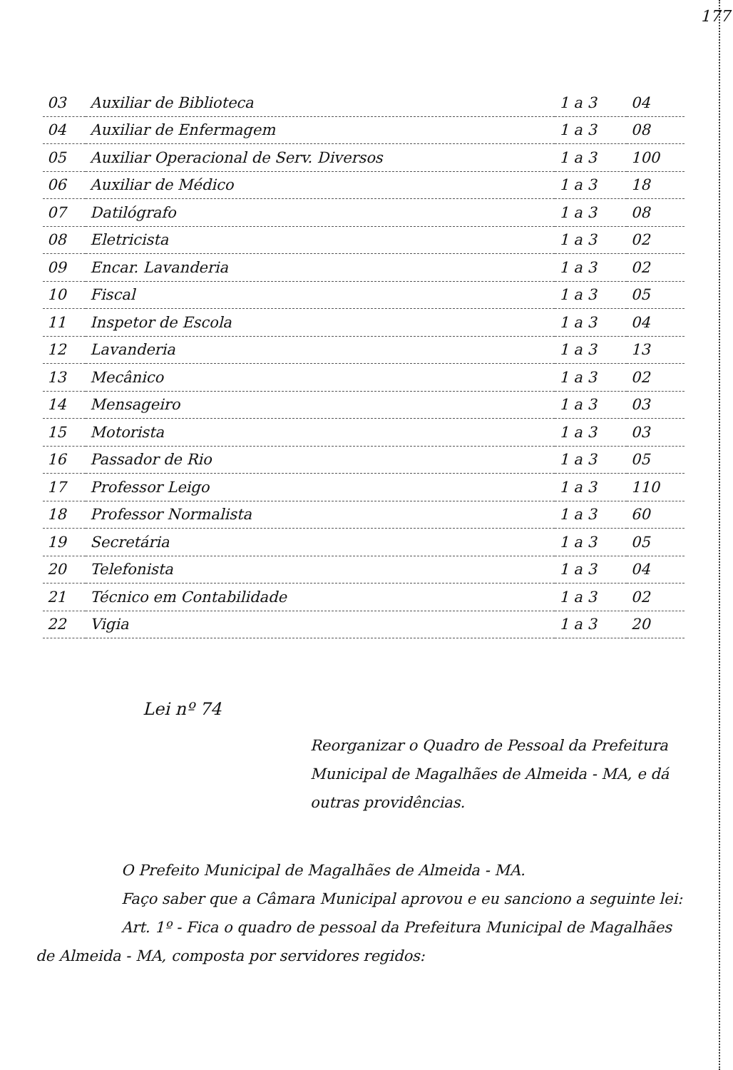177
| 03 | Auxiliar de Biblioteca | 1 a 3 | 04 |
| 04 | Auxiliar de Enfermagem | 1 a 3 | 08 |
| 05 | Auxiliar Operacional de Serv. Diversos | 1 a 3 | 100 |
| 06 | Auxiliar de Médico | 1 a 3 | 18 |
| 07 | Datilógrafo | 1 a 3 | 08 |
| 08 | Eletricista | 1 a 3 | 02 |
| 09 | Encar. Lavanderia | 1 a 3 | 02 |
| 10 | Fiscal | 1 a 3 | 05 |
| 11 | Inspetor de Escola | 1 a 3 | 04 |
| 12 | Lavanderia | 1 a 3 | 13 |
| 13 | Mecânico | 1 a 3 | 02 |
| 14 | Mensageiro | 1 a 3 | 03 |
| 15 | Motorista | 1 a 3 | 03 |
| 16 | Passador de Rio | 1 a 3 | 05 |
| 17 | Professor Leigo | 1 a 3 | 110 |
| 18 | Professor Normalista | 1 a 3 | 60 |
| 19 | Secretária | 1 a 3 | 05 |
| 20 | Telefonista | 1 a 3 | 04 |
| 21 | Técnico em Contabilidade | 1 a 3 | 02 |
| 22 | Vigia | 1 a 3 | 20 |
Lei nº 74
Reorganizar o Quadro de Pessoal da Prefeitura Municipal de Magalhães de Almeida - MA, e dá outras providências.
O Prefeito Municipal de Magalhães de Almeida - MA.
Faço saber que a Câmara Municipal aprovou e eu sanciono a seguinte lei:
Art. 1º - Fica o quadro de pessoal da Prefeitura Municipal de Magalhães de Almeida - MA, composta por servidores regidos: